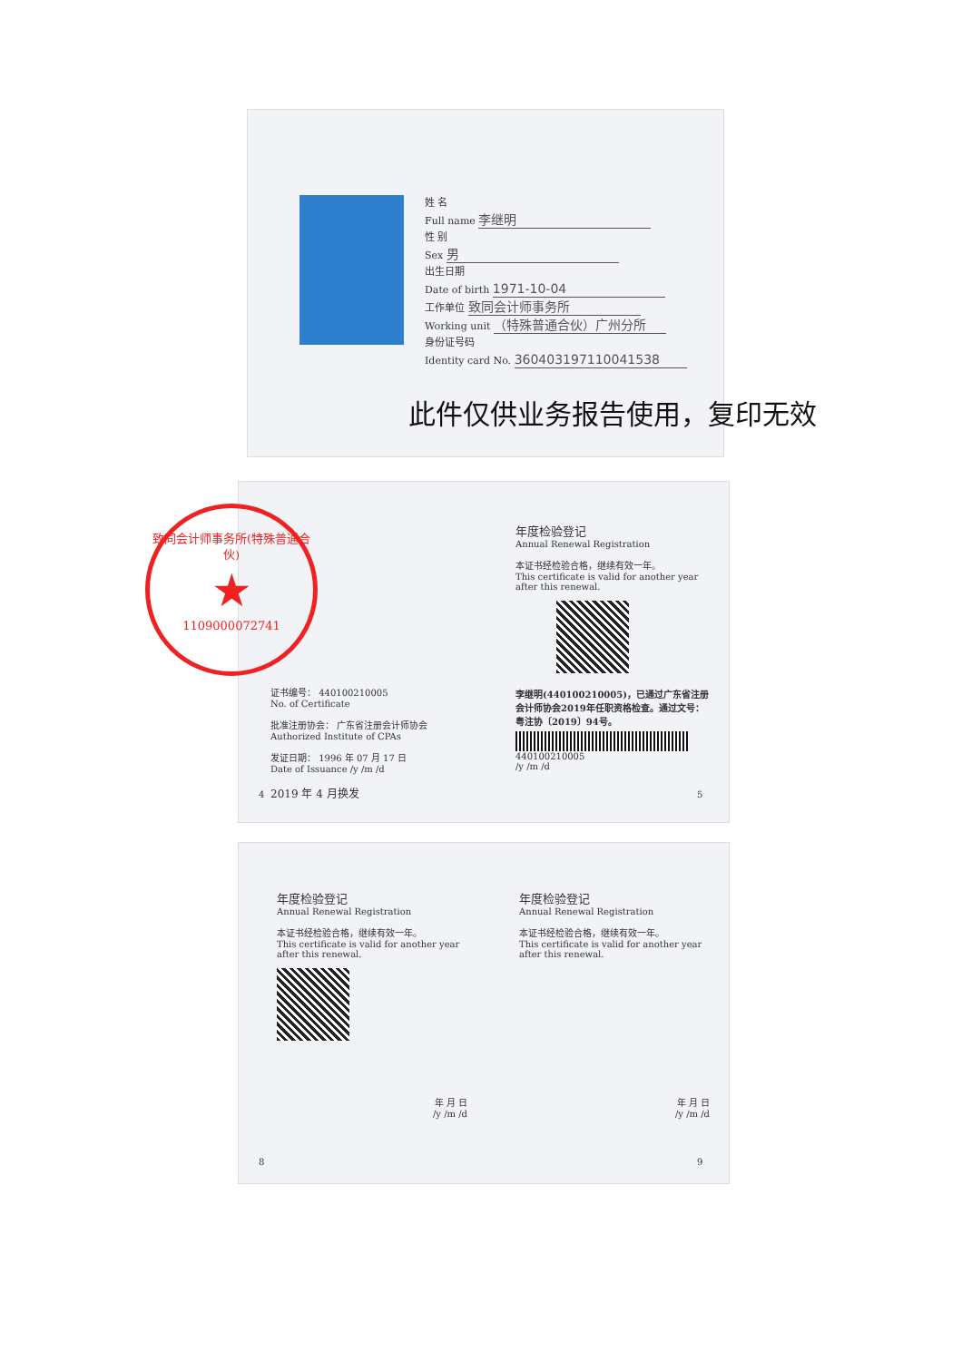姓 名
Full name 李继明
性 别
Sex 男
出生日期
Date of birth 1971-10-04
工作单位 致同会计师事务所
Working unit （特殊普通合伙）广州分所
身份证号码
Identity card No. 360403197110041538
此件仅供业务报告使用，复印无效
致同会计师事务所(特殊普通合伙)
★
1109000072741
证书编号： 440100210005
No. of Certificate
批准注册协会： 广东省注册会计师协会
Authorized Institute of CPAs
发证日期： 1996 年 07 月 17 日
Date of Issuance /y /m /d
2019 年 4 月换发
年度检验登记
Annual Renewal Registration
本证书经检验合格，继续有效一年。
This certificate is valid for another year after this renewal.
李继明(440100210005)，已通过广东省注册会计师协会2019年任职资格检查。通过文号：粤注协〔2019〕94号。
440100210005
/y /m /d
4 5
年度检验登记
Annual Renewal Registration
本证书经检验合格，继续有效一年。
This certificate is valid for another year after this renewal.
年 月 日
/y /m /d
年度检验登记
Annual Renewal Registration
本证书经检验合格，继续有效一年。
This certificate is valid for another year after this renewal.
年 月 日
/y /m /d
8 9